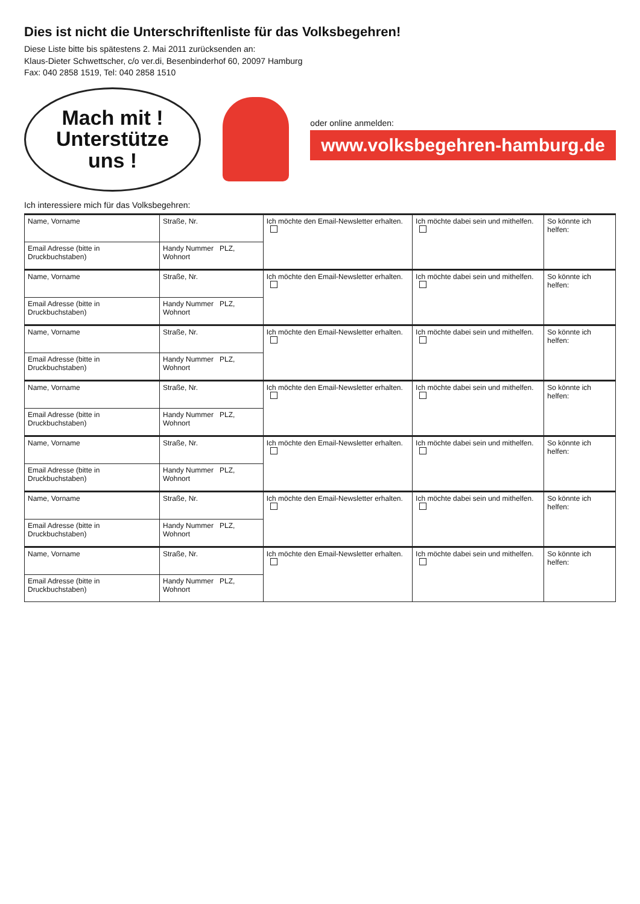Dies ist nicht die Unterschriftenliste für das Volksbegehren!
Diese Liste bitte bis spätestens 2. Mai 2011 zurücksenden an:
Klaus-Dieter Schwettscher, c/o ver.di, Besenbinderhof 60, 20097 Hamburg
Fax: 040 2858 1519, Tel: 040 2858 1510
Mach mit !
Unterstütze
uns !
oder online anmelden:
www.volksbegehren-hamburg.de
Ich interessiere mich für das Volksbegehren:
| Name, Vorname | Straße, Nr. | Ich möchte den Email-Newsletter erhalten. | Ich möchte dabei sein und mithelfen. | So könnte ich helfen: |
| Email Adresse (bitte in Druckbuchstaben) | Handy Nummer PLZ, Wohnort | | | |
| Name, Vorname | Straße, Nr. | Ich möchte den Email-Newsletter erhalten. | Ich möchte dabei sein und mithelfen. | So könnte ich helfen: |
| Email Adresse (bitte in Druckbuchstaben) | Handy Nummer PLZ, Wohnort | | | |
| Name, Vorname | Straße, Nr. | Ich möchte den Email-Newsletter erhalten. | Ich möchte dabei sein und mithelfen. | So könnte ich helfen: |
| Email Adresse (bitte in Druckbuchstaben) | Handy Nummer PLZ, Wohnort | | | |
| Name, Vorname | Straße, Nr. | Ich möchte den Email-Newsletter erhalten. | Ich möchte dabei sein und mithelfen. | So könnte ich helfen: |
| Email Adresse (bitte in Druckbuchstaben) | Handy Nummer PLZ, Wohnort | | | |
| Name, Vorname | Straße, Nr. | Ich möchte den Email-Newsletter erhalten. | Ich möchte dabei sein und mithelfen. | So könnte ich helfen: |
| Email Adresse (bitte in Druckbuchstaben) | Handy Nummer PLZ, Wohnort | | | |
| Name, Vorname | Straße, Nr. | Ich möchte den Email-Newsletter erhalten. | Ich möchte dabei sein und mithelfen. | So könnte ich helfen: |
| Email Adresse (bitte in Druckbuchstaben) | Handy Nummer PLZ, Wohnort | | | |
| Name, Vorname | Straße, Nr. | Ich möchte den Email-Newsletter erhalten. | Ich möchte dabei sein und mithelfen. | So könnte ich helfen: |
| Email Adresse (bitte in Druckbuchstaben) | Handy Nummer PLZ, Wohnort | | | |